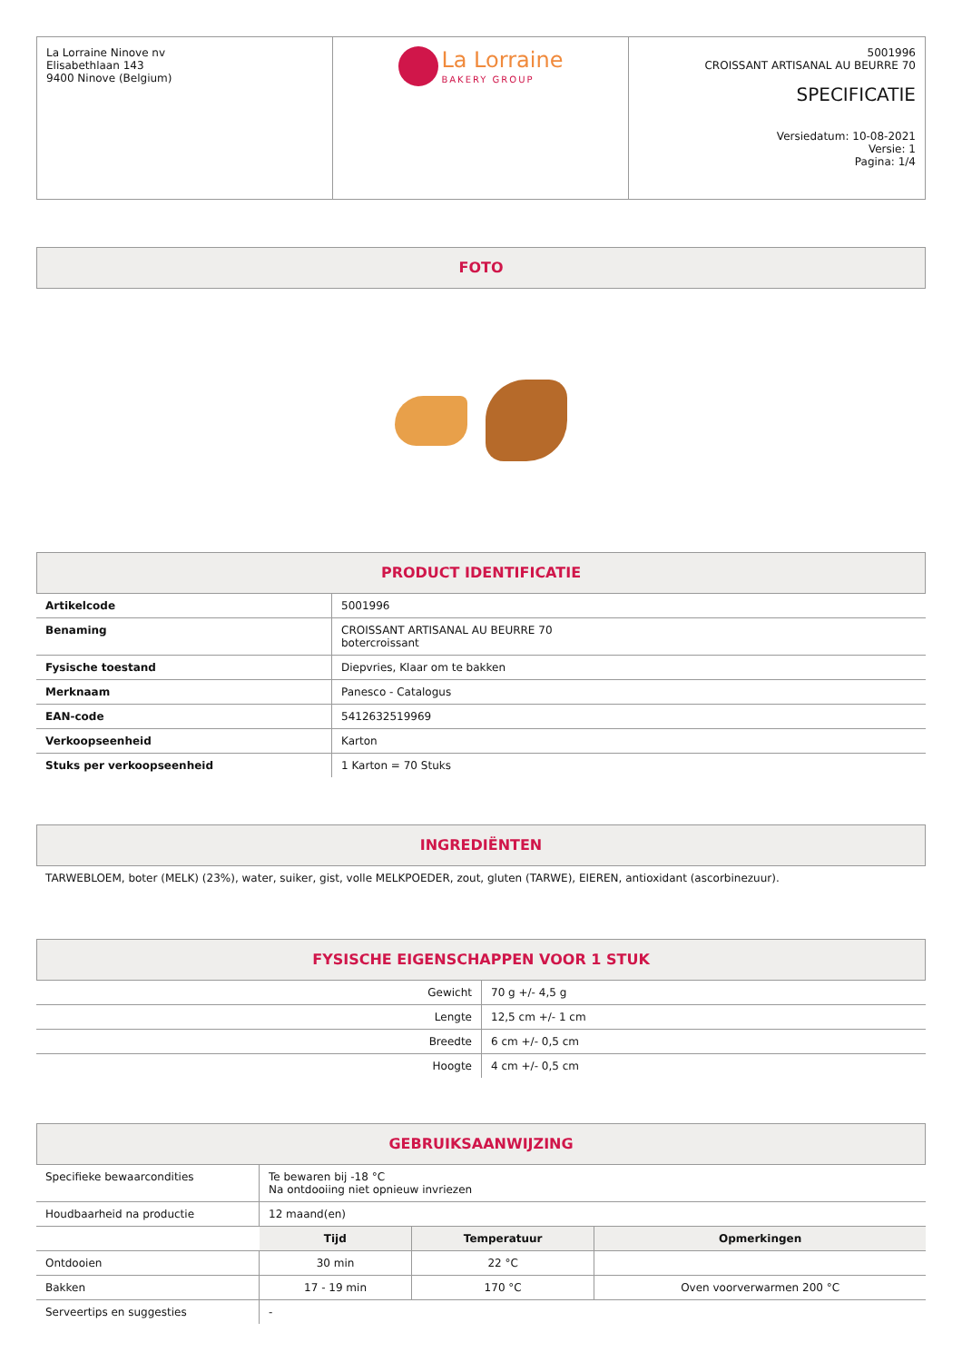| La Lorraine Ninove nv Elisabethlaan 143 9400 Ninove (Belgium) | La Lorraine BAKERY GROUP | 5001996 CROISSANT ARTISANAL AU BEURRE 70 SPECIFICATIE Versiedatum: 10-08-2021 Versie: 1 Pagina: 1/4 |
FOTO
PRODUCT IDENTIFICATIE
| Artikelcode | 5001996 |
| Benaming | CROISSANT ARTISANAL AU BEURRE 70 botercroissant |
| Fysische toestand | Diepvries, Klaar om te bakken |
| Merknaam | Panesco - Catalogus |
| EAN-code | 5412632519969 |
| Verkoopseenheid | Karton |
| Stuks per verkoopseenheid | 1 Karton = 70 Stuks |
INGREDIËNTEN
TARWEBLOEM, boter (MELK) (23%), water, suiker, gist, volle MELKPOEDER, zout, gluten (TARWE), EIEREN, antioxidant (ascorbinezuur).
FYSISCHE EIGENSCHAPPEN VOOR 1 STUK
| Gewicht | 70 g +/- 4,5 g |
| Lengte | 12,5 cm +/- 1 cm |
| Breedte | 6 cm +/- 0,5 cm |
| Hoogte | 4 cm +/- 0,5 cm |
GEBRUIKSAANWIJZING
| Specifieke bewaarcondities | Te bewaren bij -18 °C Na ontdooiing niet opnieuw invriezen | | |
| Houdbaarheid na productie | 12 maand(en) | | |
| | Tijd | Temperatuur | Opmerkingen |
| Ontdooien | 30 min | 22 °C | |
| Bakken | 17 - 19 min | 170 °C | Oven voorverwarmen 200 °C |
| Serveertips en suggesties | - | | |